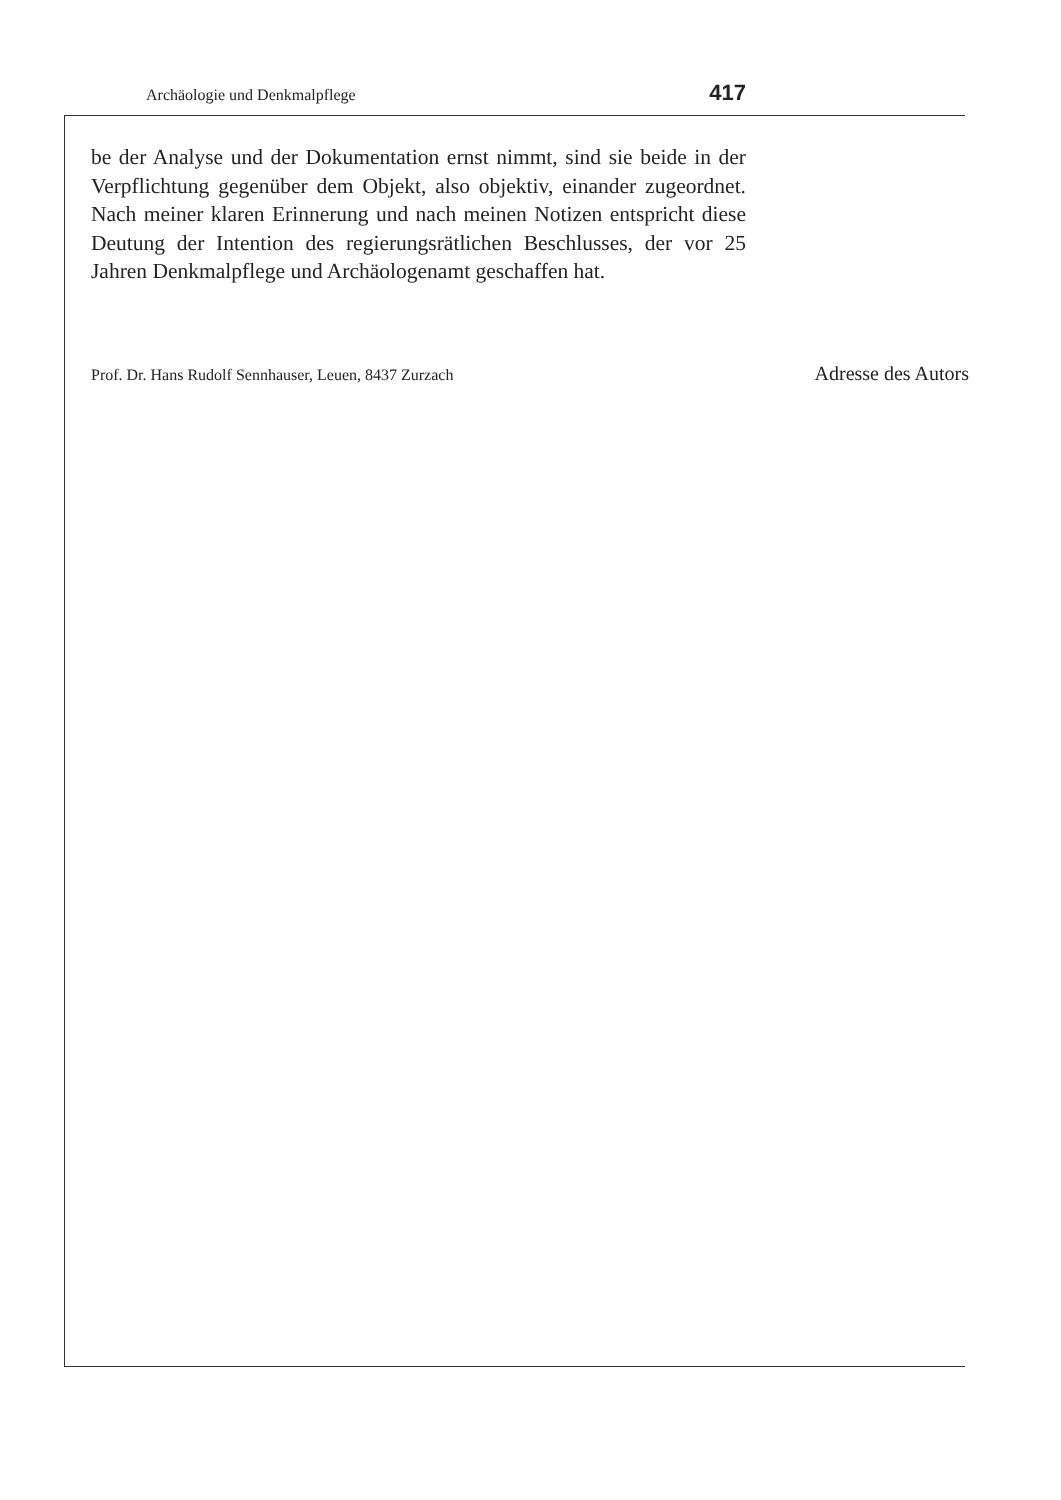Archäologie und Denkmalpflege 417
be der Analyse und der Dokumentation ernst nimmt, sind sie beide in der Verpflichtung gegenüber dem Objekt, also objektiv, einander zugeordnet. Nach meiner klaren Erinnerung und nach meinen Notizen entspricht diese Deutung der Intention des regierungsrätlichen Beschlusses, der vor 25 Jahren Denkmalpflege und Archäologenamt geschaffen hat.
Prof. Dr. Hans Rudolf Sennhauser, Leuen, 8437 Zurzach Adresse des Autors